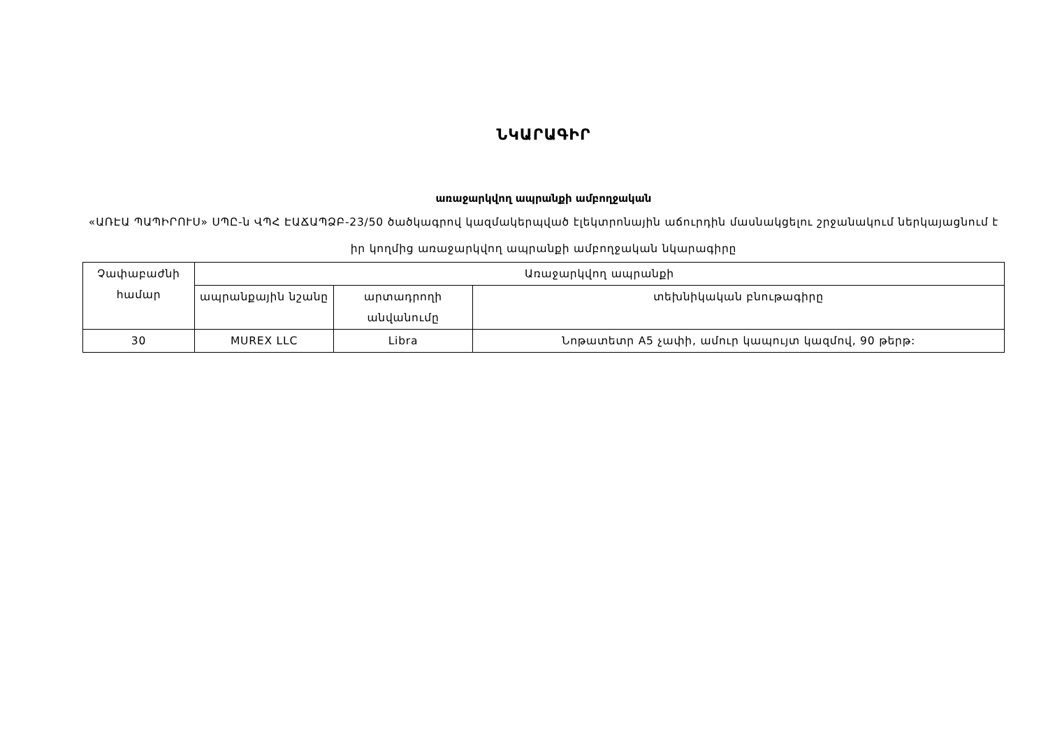ՆԿԱՐԱԳԻՐ
առաջարկվող ապրանքի ամբողջական
«ԱՌԷԱ ՊԱՊԻՐՈՒՍ» ՍՊԸ-ն ՎՊՀ ԷԱՃԱՊՁԲ-23/50 ծածկագրով կազմակերպված էլեկտրոնային աճուրդին մասնակցելու շրջանակում ներկայացնում է իր կողմից առաջարկվող ապրանքի ամբողջական նկարագիրը
| Չափաբաժնի համար | Առաջարկվող ապրանքի | | |
| --- | --- | --- | --- |
| | ապրանքային նշանը | արտադրողի անվանումը | տեխնիկական բնութագիրը |
| 30 | MUREX LLC | Libra | Նոթատետր A5 չափի, ամուր կապույտ կազմով, 90 թերթ: |